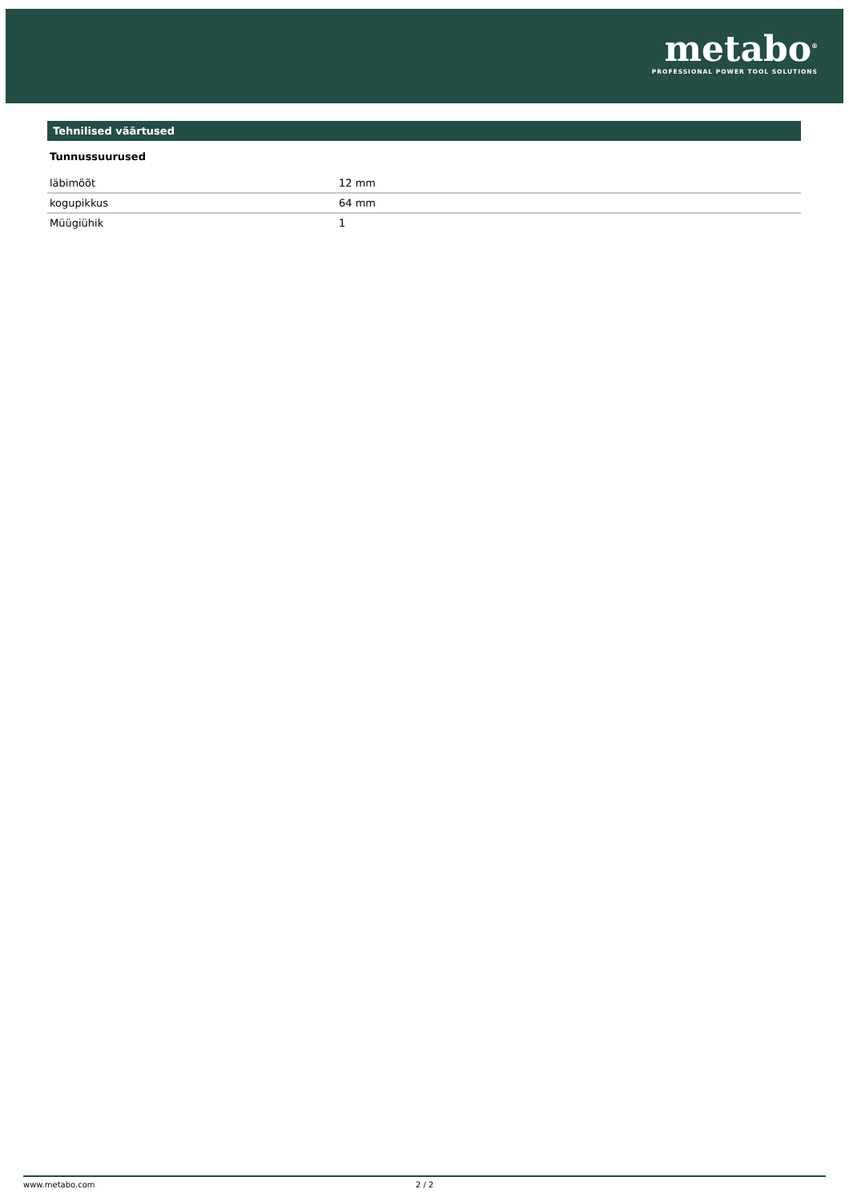metabo<sup>®</sup>
PROFESSIONAL POWER TOOL SOLUTIONS
Tehnilised väärtused
Tunnussuurused
| läbimõõt | 12 mm |
| kogupikkus | 64 mm |
| Müügiühik | 1 |
www.metabo.com 2 / 2